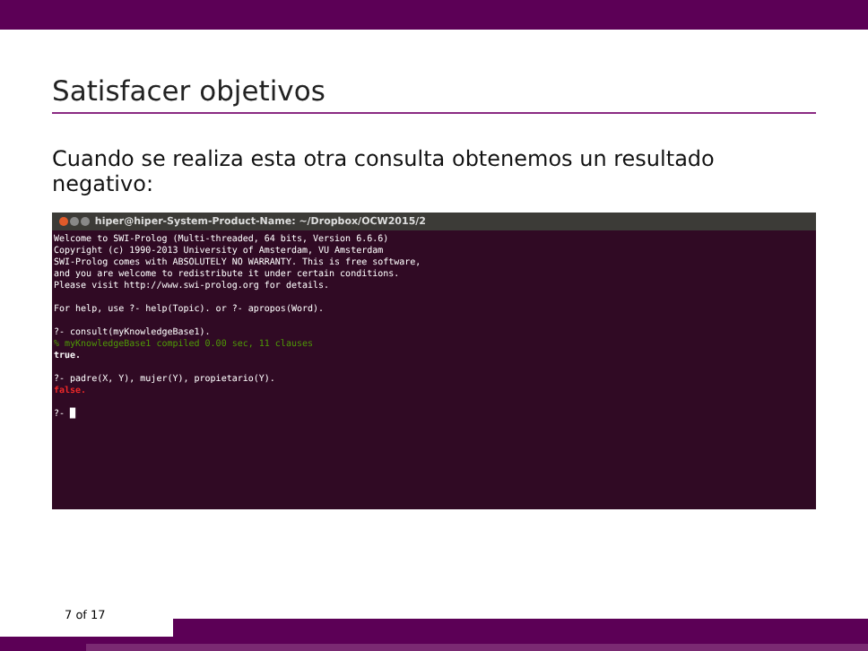Satisfacer objetivos
Cuando se realiza esta otra consulta obtenemos un resultado negativo:
hiper@hiper-System-Product-Name: ~/Dropbox/OCW2015/2
Welcome to SWI-Prolog (Multi-threaded, 64 bits, Version 6.6.6)
Copyright (c) 1990-2013 University of Amsterdam, VU Amsterdam
SWI-Prolog comes with ABSOLUTELY NO WARRANTY. This is free software,
and you are welcome to redistribute it under certain conditions.
Please visit http://www.swi-prolog.org for details.

For help, use ?- help(Topic). or ?- apropos(Word).

?- consult(myKnowledgeBase1).
% myKnowledgeBase1 compiled 0.00 sec, 11 clauses
true.

?- padre(X, Y), mujer(Y), propietario(Y).
false.

?- █
7 of 17